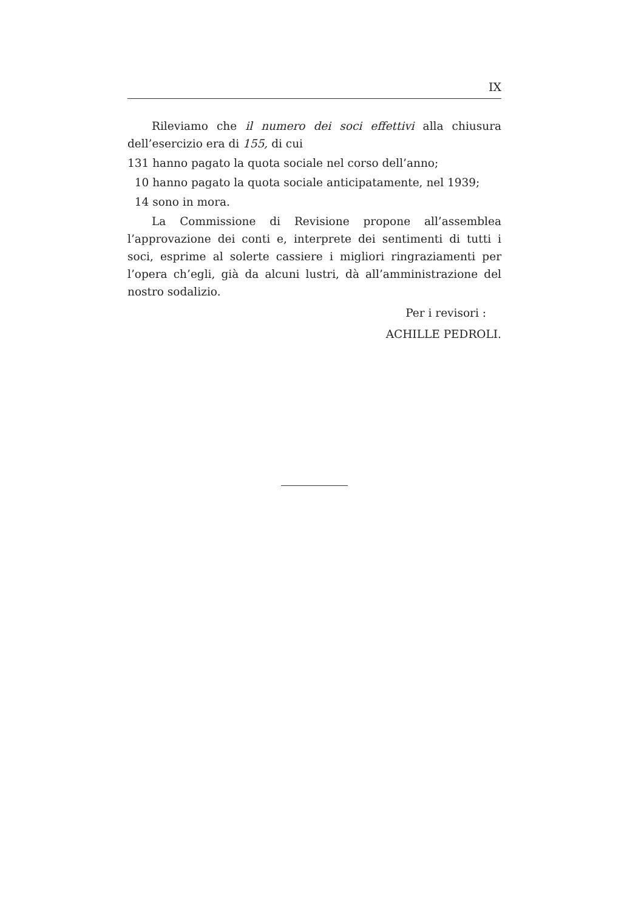IX
Rileviamo che il numero dei soci effettivi alla chiusura dell’esercizio era di 155, di cui
131 hanno pagato la quota sociale nel corso dell’anno;
10 hanno pagato la quota sociale anticipatamente, nel 1939;
14 sono in mora.
La Commissione di Revisione propone all’assemblea l’approvazione dei conti e, interprete dei sentimenti di tutti i soci, esprime al solerte cassiere i migliori ringraziamenti per l’opera ch’egli, già da alcuni lustri, dà all’amministrazione del nostro sodalizio.
Per i revisori :
ACHILLE PEDROLI.